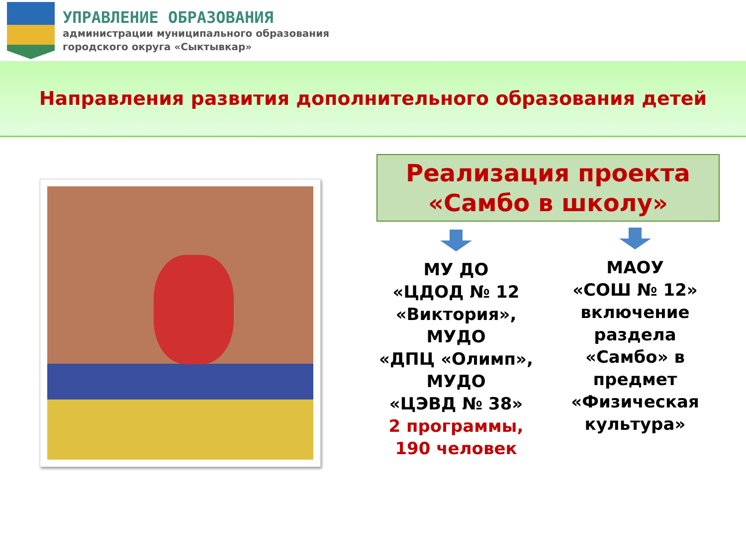УПРАВЛЕНИЕ ОБРАЗОВАНИЯ
администрации муниципального образования
городского округа «Сыктывкар»
Направления развития дополнительного образования детей
Реализация проекта
«Самбо в школу»
МУ ДО
«ЦДОД № 12
«Виктория»,
МУДО
«ДПЦ «Олимп»,
МУДО
«ЦЭВД № 38»
2 программы,
190 человек
МАОУ
«СОШ № 12»
включение
раздела
«Самбо» в
предмет
«Физическая
культура»